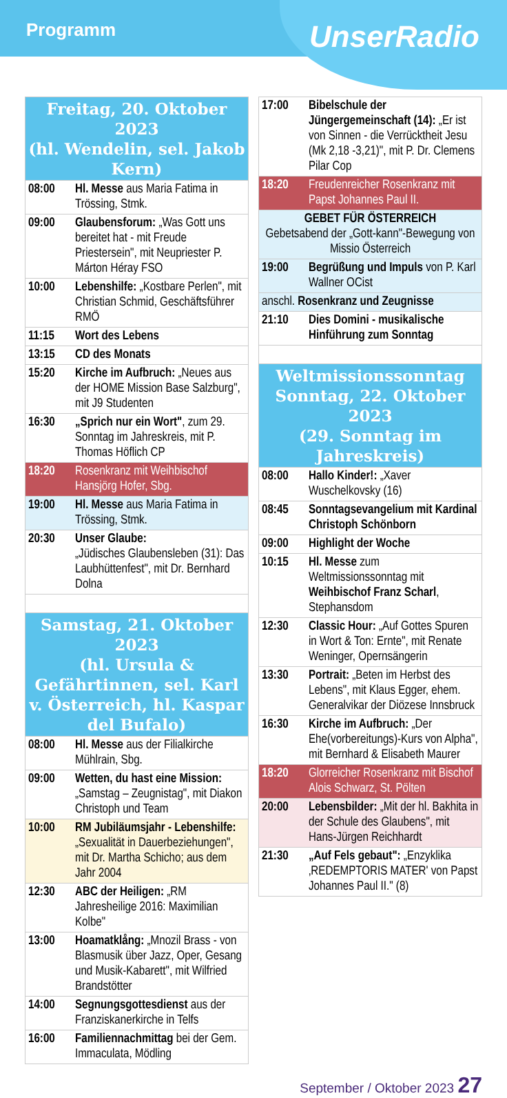Programm
UnserRadio
| Freitag, 20. Oktober 2023 (hl. Wendelin, sel. Jakob Kern) | |
| 08:00 | Hl. Messe aus Maria Fatima in Trössing, Stmk. |
| 09:00 | Glaubensforum: „Was Gott uns bereitet hat - mit Freude Priestersein", mit Neupriester P. Márton Héray FSO |
| 10:00 | Lebenshilfe: „Kostbare Perlen", mit Christian Schmid, Geschäftsführer RMÖ |
| 11:15 | Wort des Lebens |
| 13:15 | CD des Monats |
| 15:20 | Kirche im Aufbruch: „Neues aus der HOME Mission Base Salzburg", mit J9 Studenten |
| 16:30 | „Sprich nur ein Wort" , zum 29. Sonntag im Jahreskreis, mit P. Thomas Höflich CP |
| 18:20 | Rosenkranz mit Weihbischof Hansjörg Hofer, Sbg. |
| 19:00 | Hl. Messe aus Maria Fatima in Trössing, Stmk. |
| 20:30 | Unser Glaube: „Jüdisches Glaubensleben (31): Das Laubhüttenfest", mit Dr. Bernhard Dolna |
| Samstag, 21. Oktober 2023 (hl. Ursula & Gefährtinnen, sel. Karl v. Österreich, hl. Kaspar del Bufalo) | |
| 08:00 | Hl. Messe aus der Filialkirche Mühlrain, Sbg. |
| 09:00 | Wetten, du hast eine Mission: „Samstag – Zeugnistag", mit Diakon Christoph und Team |
| 10:00 | RM Jubiläumsjahr - Lebenshilfe: „Sexualität in Dauerbeziehungen", mit Dr. Martha Schicho; aus dem Jahr 2004 |
| 12:30 | ABC der Heiligen: „RM Jahresheilige 2016: Maximilian Kolbe" |
| 13:00 | Hoamatklång: „Mnozil Brass - von Blasmusik über Jazz, Oper, Gesang und Musik-Kabarett", mit Wilfried Brandstötter |
| 14:00 | Segnungsgottesdienst aus der Franziskanerkirche in Telfs |
| 16:00 | Familiennachmittag bei der Gem. Immaculata, Mödling |
| 17:00 | Bibelschule der Jüngergemeinschaft (14): „Er ist von Sinnen - die Verrücktheit Jesu (Mk 2,18 -3,21)", mit P. Dr. Clemens Pilar Cop |
| 18:20 | Freudenreicher Rosenkranz mit Papst Johannes Paul II. |
| GEBET FÜR ÖSTERREICH Gebetsabend der „Gott-kann"-Bewegung von Missio Österreich | |
| 19:00 | Begrüßung und Impuls von P. Karl Wallner OCist |
| anschl. Rosenkranz und Zeugnisse | |
| 21:10 | Dies Domini - musikalische Hinführung zum Sonntag |
| Weltmissionssonntag Sonntag, 22. Oktober 2023 (29. Sonntag im Jahreskreis) | |
| 08:00 | Hallo Kinder!: „Xaver Wuschelkovsky (16) |
| 08:45 | Sonntagsevangelium mit Kardinal Christoph Schönborn |
| 09:00 | Highlight der Woche |
| 10:15 | Hl. Messe zum Weltmissionssonntag mit Weihbischof Franz Scharl , Stephansdom |
| 12:30 | Classic Hour: „Auf Gottes Spuren in Wort & Ton: Ernte", mit Renate Weninger, Opernsängerin |
| 13:30 | Portrait: „Beten im Herbst des Lebens", mit Klaus Egger, ehem. Generalvikar der Diözese Innsbruck |
| 16:30 | Kirche im Aufbruch: „Der Ehe(vorbereitungs)-Kurs von Alpha", mit Bernhard & Elisabeth Maurer |
| 18:20 | Glorreicher Rosenkranz mit Bischof Alois Schwarz, St. Pölten |
| 20:00 | Lebensbilder: „Mit der hl. Bakhita in der Schule des Glaubens", mit Hans-Jürgen Reichhardt |
| 21:30 | „Auf Fels gebaut": „Enzyklika ‚REDEMPTORIS MATER' von Papst Johannes Paul II." (8) |
September / Oktober 2023 27